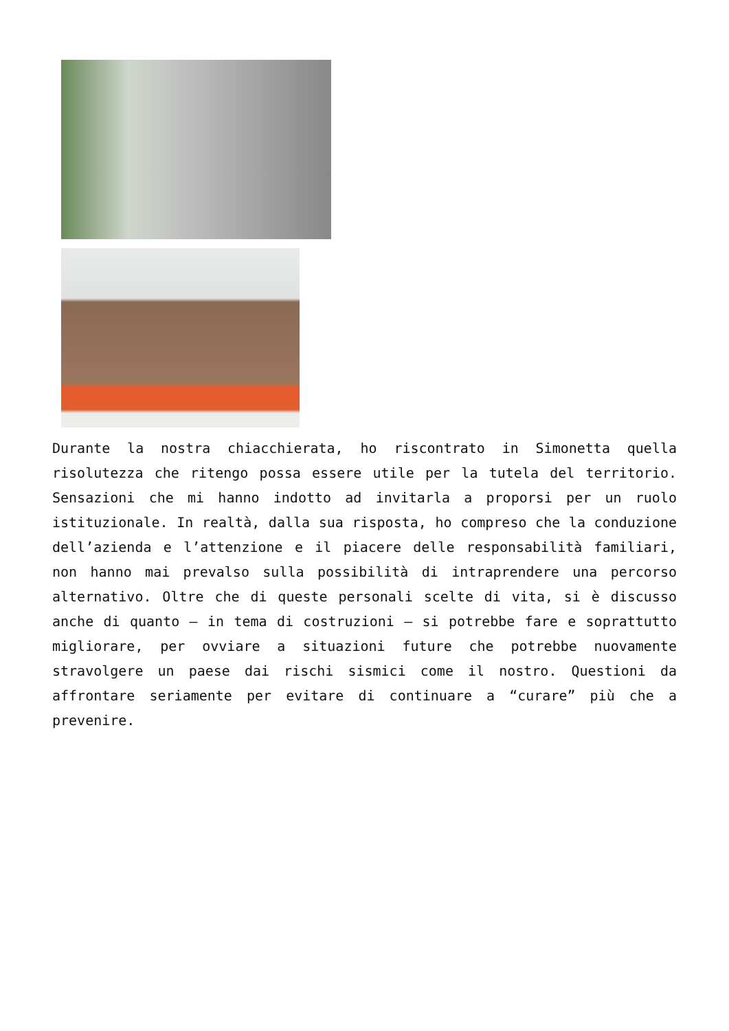Durante la nostra chiacchierata, ho riscontrato in Simonetta quella risolutezza che ritengo possa essere utile per la tutela del territorio. Sensazioni che mi hanno indotto ad invitarla a proporsi per un ruolo istituzionale. In realtà, dalla sua risposta, ho compreso che la conduzione dell’azienda e l’attenzione e il piacere delle responsabilità familiari, non hanno mai prevalso sulla possibilità di intraprendere una percorso alternativo. Oltre che di queste personali scelte di vita, si è discusso anche di quanto – in tema di costruzioni – si potrebbe fare e soprattutto migliorare, per ovviare a situazioni future che potrebbe nuovamente stravolgere un paese dai rischi sismici come il nostro. Questioni da affrontare seriamente per evitare di continuare a “curare” più che a prevenire.